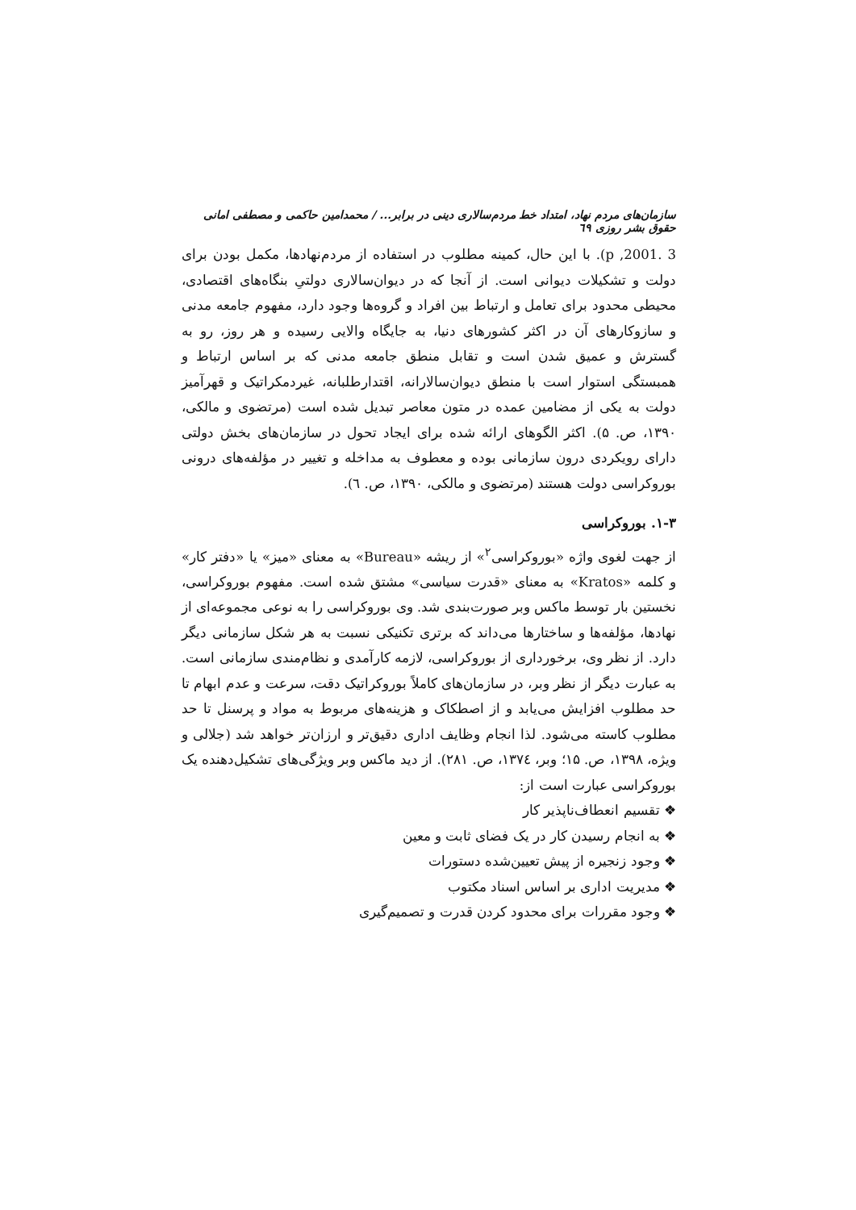سازمان‌های مردم نهاد، امتداد خط مردم‌سالاری دینی در برابر... / محمدامین حاکمی و مصطفی امانی حقوق بشر روزی ٦٩
3 .2001, p). با این حال، کمینه مطلوب در استفاده از مردم‌نهادها، مکمل بودن برای دولت و تشکیلات دیوانی است. از آنجا که در دیوان‌سالاری دولتیِ بنگاه‌های اقتصادی، محیطی محدود برای تعامل و ارتباط بین افراد و گروه‌ها وجود دارد، مفهوم جامعه مدنی و سازوکارهای آن در اکثر کشورهای دنیا، به جایگاه والایی رسیده و هر روز، رو به گسترش و عمیق شدن است و تقابل منطق جامعه مدنی که بر اساس ارتباط و همبستگی استوار است با منطق دیوان‌سالارانه، اقتدارطلبانه، غیردمکراتیک و قهرآمیز دولت به یکی از مضامین عمده در متون معاصر تبدیل شده است (مرتضوی و مالکی، ۱۳۹۰، ص. ۵). اکثر الگوهای ارائه شده برای ایجاد تحول در سازمان‌های بخش دولتی دارای رویکردی درون سازمانی بوده و معطوف به مداخله و تغییر در مؤلفه‌های درونی بوروکراسی دولت هستند (مرتضوی و مالکی، ۱۳۹۰، ص. ٦).
۱-۳. بوروکراسی
از جهت لغوی واژه «بوروکراسی<sup>۲</sup>» از ریشه «Bureau» به معنای «میز» یا «دفتر کار» و کلمه «Kratos» به معنای «قدرت سیاسی» مشتق شده است. مفهوم بوروکراسی، نخستین بار توسط ماکس وبر صورت‌بندی شد. وی بوروکراسی را به نوعی مجموعه‌ای از نهادها، مؤلفه‌ها و ساختارها می‌داند که برتری تکنیکی نسبت به هر شکل سازمانی دیگر دارد. از نظر وی، برخورداری از بوروکراسی، لازمه کارآمدی و نظام‌مندی سازمانی است. به عبارت دیگر از نظر وبر، در سازمان‌های کاملاً بوروکراتیک دقت، سرعت و عدم ابهام تا حد مطلوب افزایش می‌یابد و از اصطکاک و هزینه‌های مربوط به مواد و پرسنل تا حد مطلوب کاسته می‌شود. لذا انجام وظایف اداری دقیق‌تر و ارزان‌تر خواهد شد (جلالی و ویژه، ۱۳۹۸، ص. ۱۵؛ وبر، ۱۳۷٤، ص. ۲۸۱). از دید ماکس وبر ویژگی‌های تشکیل‌دهنده یک بوروکراسی عبارت است از:
❖ تقسیم انعطاف‌ناپذیر کار
❖ به انجام رسیدن کار در یک فضای ثابت و معین
❖ وجود زنجیره از پیش تعیین‌شده دستورات
❖ مدیریت اداری بر اساس اسناد مکتوب
❖ وجود مقررات برای محدود کردن قدرت و تصمیم‌گیری